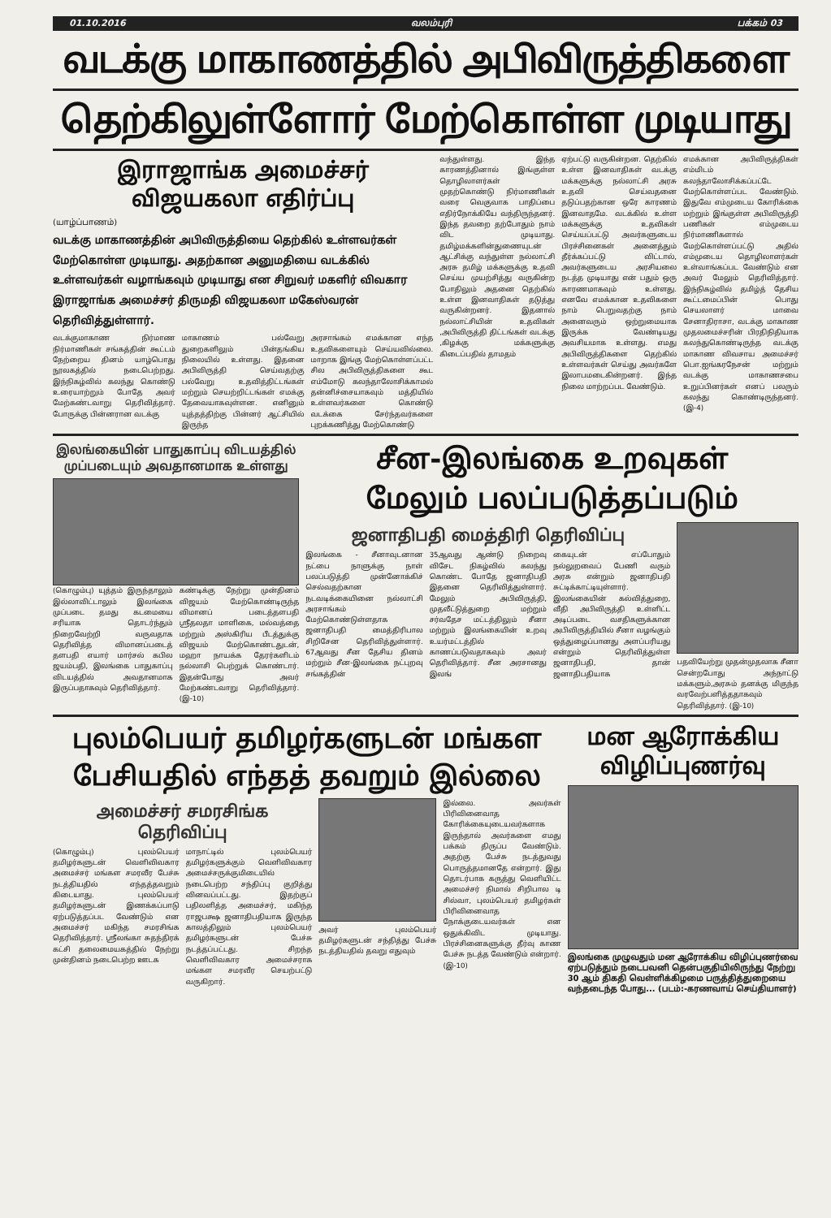01.10.2016 வலம்புரி பக்கம் 03
வடக்கு மாகாணத்தில் அபிவிருத்திகளை
தெற்கிலுள்ளோர் மேற்கொள்ள முடியாது
இராஜாங்க அமைச்சர் விஜயகலா எதிர்ப்பு
(யாழ்ப்பாணம்)
வடக்கு மாகாணத்தின் அபிவிருத்தியை தெற்கில் உள்ளவர்கள் மேற்கொள்ள முடியாது. அதற்கான அனுமதியை வடக்கில் உள்ளவர்கள் வழாங்கவும் முடியாது என சிறுவர் மகளிர் விவகார இராஜாங்க அமைச்சர் திருமதி விஜயகலா மகேஸ்வரன் தெரிவித்துள்ளார்.
வடக்குமாகாண நிர்மாண நிர்மாணிகள் சங்கத்தின் கூட்டம் நேற்றைய தினம் யாழ்பொது நூலகத்தில் நடைபெற்றது. இந்நிகழ்வில் கலந்து கொண்டு உரையாற்றும் போதே அவர் மேற்கண்டவாறு தெரிவித்தார். போருக்கு பின்னரான வடக்கு
மாகாணம் பல்வேறு துறைகளிலும் பின்தங்கிய நிலையில் உள்ளது. இதனை அபிவிருத்தி செய்வதற்கு பல்வேறு உதவித்திட்டங்கள் மற்றும் செயற்றிட்டங்கள் எமக்கு தேவையாகவுள்ளன. எனினும் யுத்தத்திற்கு பின்னர் ஆட்சியில் இருந்த
அரசாங்கம் எமக்கான எந்த உதவிகளையும் செய்யவில்லை. மாறாக இங்கு மேற்கொள்ளப்பட்ட சில அபிவிருத்திகளை கூட எம்மோடு கலந்தாலோசிக்காமல் தன்னிச்சையாகவும் மத்தியில் உள்ளவர்களை கொண்டு வடக்கை சேர்ந்தவர்களை புறக்கணித்து மேற்கொண்டு
வந்துள்ளது. இந்த காரணத்தினால் இங்குள்ள தொழிலாளர்கள் முதற்கொண்டு நிர்மாணிகள் வரை வெகுவாக பாதிப்பை எதிர்நோக்கியே வந்திருந்தனர். இந்த தவறை தற்போதும் நாம் விட முடியாது. தமிழ்மக்களின்துணையுடன் ஆட்சிக்கு வந்துள்ள நல்லாட்சி அரசு தமிழ் மக்களுக்கு உதவி செய்ய முயற்சித்து வருகின்ற போதிலும் அதனை தெற்கில் உள்ள இனவாதிகள் தடுத்து வருகின்றனர். இதனால் நல்லாட்சியின் உதவிகள் ,அபிவிருத்தி திட்டங்கள் வடக்கு ,கிழக்கு மக்களுக்கு கிடைப்பதில் தாமதம்
ஏற்பட்டு வருகின்றன. தெற்கில் உள்ள இனவாதிகள் வடக்கு மக்களுக்கு நல்லாட்சி அரசு உதவி செய்வதனை தடுப்பதற்கான ஒரே காரணம் இனவாதமே. வடக்கில் உள்ள மக்களுக்கு உதவிகள் செய்யப்பட்டு அவர்களுடைய பிரச்சினைகள் அனைத்தும் தீர்க்கப்பட்டு விட்டால், அவர்களுடைய அரசியலை நடத்த முடியாது என் பதும் ஒரு காரணமாகவும் உள்ளது. எனவே எமக்கான உதவிகளை நாம் பெறுவதற்கு நாம் அனைவரும் ஒற்றுமையாக இருக்க வேண்டியது அவசியமாக உள்ளது. எமது அபிவிருத்திகளை தெற்கில் உள்ளவர்கள் செய்து அவர்களே இலாபமடைகின்றனர். இந்த நிலை மாற்றப்பட வேண்டும்.
எமக்கான அபிவிருத்திகள் எம்மிடம் கலந்தாலோசிக்கப்பட்டே மேற்கொள்ளப்பட வேண்டும். இதுவே எம்முடைய கோரிக்கை மற்றும் இங்குள்ள அபிவிருத்தி பணிகள் எம்முடைய நிர்மாணிகளால் மேற்கொள்ளப்பட்டு அதில் எம்முடைய தொழிலாளர்கள் உள்வாங்கப்பட வேண்டும் என அவர் மேலும் தெரிவித்தார். இந்நிகழ்வில் தமிழ்த் தேசிய கூட்டமைப்பின் பொது செயலாளர் மாவை சேனாதிராசா, வடக்கு மாகாண முதலமைச்சரின் பிரதிநிதியாக கலந்துகொண்டிருந்த வடக்கு மாகாண விவசாய அமைச்சர் பொ.ஐங்கரநேசன் மற்றும் வடக்கு மாகாணசபை உறுப்பினர்கள் எனப் பலரும் கலந்து கொண்டிருந்தனர். (இ-4)
இலங்கையின் பாதுகாப்பு விடயத்தில் முப்படையும் அவதானமாக உள்ளது
(கொழும்பு) யுத்தம் இருந்தாலும் இல்லாவிட்டாலும் இலங்கை முப்படை தமது கடமையை சரியாக தொடர்ந்தும் நிறைவேற்றி வருவதாக தெரிவித்த விமானப்படைத் தளபதி எயார் மார்சல் கபில ஜயம்பதி, இலங்கை பாதுகாப்பு விடயத்தில் அவதானமாக இருப்பதாகவும் தெரிவித்தார்.
கண்டிக்கு நேற்று முன்தினம் விஜயம் மேற்கொண்டிருந்த விமானப் படைத்தளபதி ஸ்ரீதலதா மாளிகை, மல்வத்தை மற்றும் அஸ்கிரிய பீடத்துக்கு விஜயம் மேற்கொண்டதுடன், மஹா நாயக்க தேரர்களிடம் நல்லாசி பெற்றுக் கொண்டார். இதன்போது அவர் மேற்கண்டவாறு தெரிவித்தார். (இ-10)
சீன-இலங்கை உறவுகள்
மேலும் பலப்படுத்தப்படும்
ஜனாதிபதி மைத்திரி தெரிவிப்பு
இலங்கை - சீனாவுடனான நட்பை நாளுக்கு நாள் பலப்படுத்தி முன்னோக்கிச் செல்வதற்கான நடவடிக்கையினை நல்லாட்சி அரசாங்கம் மேற்கொண்டுள்ளதாக ஜனாதிபதி மைத்திரிபால சிறிசேன தெரிவித்துள்ளார். 67ஆவது சீன தேசிய தினம் மற்றும் சீன-இலங்கை நட்புறவு சங்கத்தின்
35ஆவது ஆண்டு நிறைவு விசேட நிகழ்வில் கலந்து கொண்ட போதே ஜனாதிபதி இதனை தெரிவித்துள்ளார். மேலும் அபிவிருத்தி, முதலீட்டுத்துறை மற்றும் சர்வதேச மட்டத்திலும் சீனா மற்றும் இலங்கையின் உறவு உயர்மட்டத்தில் காணப்படுவதாகவும் அவர் தெரிவித்தார். சீன அரசானது இலங்
கையுடன் எப்போதும் நல்லுறவைப் பேணி வரும் அரசு என்றும் ஜனாதிபதி சுட்டிக்காட்டியுள்ளார். இலங்கையின் கல்வித்துறை, வீதி அபிவிருத்தி உள்ளிட்ட அடிப்படை வசதிகளுக்கான அபிவிருத்தியில் சீனா வழங்கும் ஒத்துழைப்பானது அளப்பரியது என்றும் தெரிவித்துள்ள ஜனாதிபதி, தான் ஜனாதிபதியாக
பதவியேற்று முதன்முதலாக சீனா சென்றபோது அந்நாட்டு மக்களும்,அரசும் தனக்கு மிகுந்த வரவேற்பளித்ததாகவும் தெரிவித்தார். (இ-10)
புலம்பெயர் தமிழர்களுடன் மங்கள
பேசியதில் எந்தத் தவறும் இல்லை
அமைச்சர் சமரசிங்க தெரிவிப்பு
(கொழும்பு) புலம்பெயர் தமிழர்களுடன் வெளிவிவகார அமைச்சர் மங்கள சமரவீர பேச்சு நடத்தியதில் எந்தத்தவறும் கிடையாது. புலம்பெயர் தமிழர்களுடன் இணக்கப்பாடு ஏற்படுத்தப்பட வேண்டும் என அமைச்சர் மகிந்த சமரசிங்க தெரிவித்தார். ஸ்ரீலங்கா சுதந்திரக் கட்சி தலைமையகத்தில் நேற்று முன்தினம் நடைபெற்ற ஊடக
மாநாட்டில் புலம்பெயர் தமிழர்களுக்கும் வெளிவிவகார அமைச்சருக்குமிடையில் நடைபெற்ற சந்திப்பு குறித்து வினவப்பட்டது. இதற்குப் பதிலளித்த அமைச்சர், மகிந்த ராஜபக்ஷ ஜனாதிபதியாக இருந்த காலத்திலும் புலம்பெயர் தமிழர்களுடன் பேச்சு நடத்தப்பட்டது. சிறந்த வெளிவிவகார அமைச்சராக மங்கள சமரவீர செயற்பட்டு வருகிறார்.
அவர் புலம்பெயர் தமிழர்களுடன் சந்தித்து பேச்சு நடத்தியதில் தவறு எதுவும்
இல்லை. அவர்கள் பிரிவினைவாத கோரிக்கையுடையவர்களாக இருந்தால் அவர்களை எமது பக்கம் திருப்ப வேண்டும். அதற்கு பேச்சு நடத்துவது பொருத்தமானதே என்றார். இது தொடர்பாக கருத்து வெளியிட்ட அமைச்சர் நிமால் சிறிபால டி சில்வா, புலம்பெயர் தமிழர்கள் பிரிவினைவாத நோக்குடையவர்கள் என ஒதுக்கிவிட முடியாது. பிரச்சினைகளுக்கு தீர்வு காண பேச்சு நடத்த வேண்டும் என்றார். (இ-10)
மன ஆரோக்கிய விழிப்புணர்வு
இலங்கை முழுவதும் மன ஆரோக்கிய விழிப்புணர்வை ஏற்படுத்தும் நடைபவனி தென்பகுதியிலிருந்து நேற்று 30 ஆம் திகதி வெள்ளிக்கிழமை பருத்தித்துறையை வந்தடைந்த போது... (படம்:-கரணவாய் செய்தியாளர்)